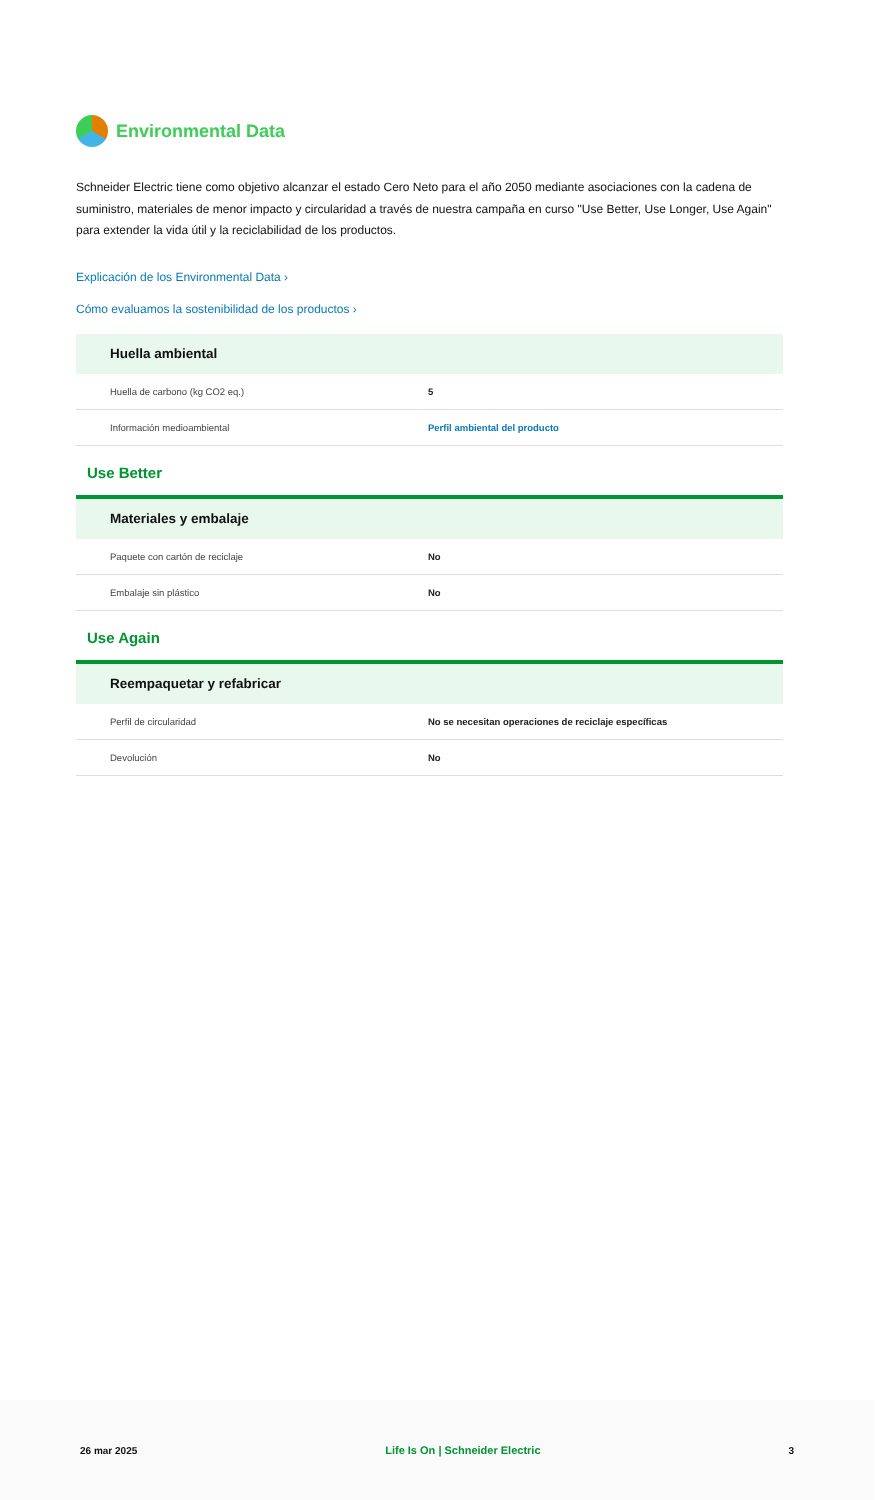Environmental Data
Schneider Electric tiene como objetivo alcanzar el estado Cero Neto para el año 2050 mediante asociaciones con la cadena de suministro, materiales de menor impacto y circularidad a través de nuestra campaña en curso "Use Better, Use Longer, Use Again" para extender la vida útil y la reciclabilidad de los productos.
Explicación de los Environmental Data ›
Cómo evaluamos la sostenibilidad de los productos ›
Huella ambiental
| Huella de carbono (kg CO2 eq.) | 5 |
| Información medioambiental | Perfil ambiental del producto |
Use Better
Materiales y embalaje
| Paquete con cartón de reciclaje | No |
| Embalaje sin plástico | No |
Use Again
Reempaquetar y refabricar
| Perfil de circularidad | No se necesitan operaciones de reciclaje específicas |
| Devolución | No |
26 mar 2025 Life Is On | Schneider Electric 3